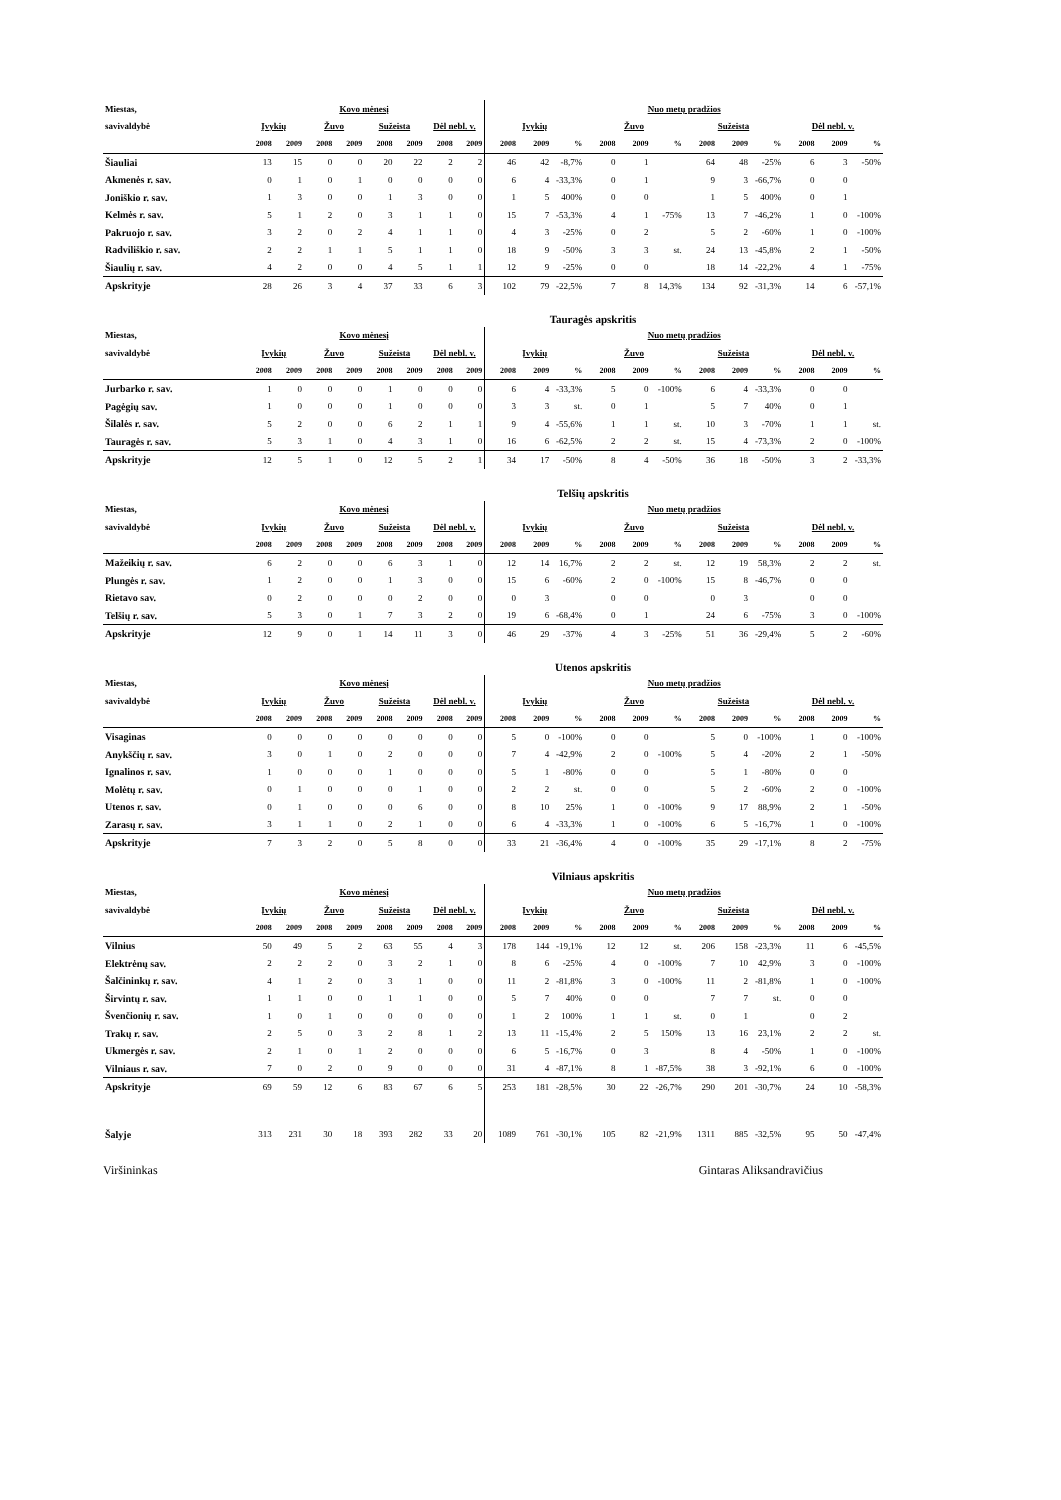| Miestas, | Kovo mėnesį | | | | | | | | Nuo metų pradžios | | | | | | | | | | | |
| --- | --- | --- | --- | --- | --- | --- | --- | --- | --- | --- | --- | --- | --- | --- | --- | --- | --- | --- | --- | --- |
| savivaldybė | Įvykių | | Žuvo | | Sužeista | | Dėl nebl. v. | | Įvykių | | | Žuvo | | | Sužeista | | | Dėl nebl. v. | | |
| | 2008 | 2009 | 2008 | 2009 | 2008 | 2009 | 2008 | 2009 | 2008 | 2009 | % | 2008 | 2009 | % | 2008 | 2009 | % | 2008 | 2009 | % |
| Šiauliai | 13 | 15 | 0 | 0 | 20 | 22 | 2 | 2 | 46 | 42 | -8,7% | 0 | 1 | | 64 | 48 | -25% | 6 | 3 | -50% |
| Akmenės r. sav. | 0 | 1 | 0 | 1 | 0 | 0 | 0 | 0 | 6 | 4 | -33,3% | 0 | 1 | | 9 | 3 | -66,7% | 0 | 0 | |
| Joniškio r. sav. | 1 | 3 | 0 | 0 | 1 | 3 | 0 | 0 | 1 | 5 | 400% | 0 | 0 | | 1 | 5 | 400% | 0 | 1 | |
| Kelmės r. sav. | 5 | 1 | 2 | 0 | 3 | 1 | 1 | 0 | 15 | 7 | -53,3% | 4 | 1 | -75% | 13 | 7 | -46,2% | 1 | 0 | -100% |
| Pakruojo r. sav. | 3 | 2 | 0 | 2 | 4 | 1 | 1 | 0 | 4 | 3 | -25% | 0 | 2 | | 5 | 2 | -60% | 1 | 0 | -100% |
| Radviliškio r. sav. | 2 | 2 | 1 | 1 | 5 | 1 | 1 | 0 | 18 | 9 | -50% | 3 | 3 | st. | 24 | 13 | -45,8% | 2 | 1 | -50% |
| Šiaulių r. sav. | 4 | 2 | 0 | 0 | 4 | 5 | 1 | 1 | 12 | 9 | -25% | 0 | 0 | | 18 | 14 | -22,2% | 4 | 1 | -75% |
| Apskrityje | 28 | 26 | 3 | 4 | 37 | 33 | 6 | 3 | 102 | 79 | -22,5% | 7 | 8 | 14,3% | 134 | 92 | -31,3% | 14 | 6 | -57,1% |
Tauragės apskritis
| Miestas, | Kovo mėnesį | | | | | | | | Nuo metų pradžios | | | | | | | | | | | |
| --- | --- | --- | --- | --- | --- | --- | --- | --- | --- | --- | --- | --- | --- | --- | --- | --- | --- | --- | --- | --- |
| savivaldybė | Įvykių | | Žuvo | | Sužeista | | Dėl nebl. v. | | Įvykių | | | Žuvo | | | Sužeista | | | Dėl nebl. v. | | |
| | 2008 | 2009 | 2008 | 2009 | 2008 | 2009 | 2008 | 2009 | 2008 | 2009 | % | 2008 | 2009 | % | 2008 | 2009 | % | 2008 | 2009 | % |
| Jurbarko r. sav. | 1 | 0 | 0 | 0 | 1 | 0 | 0 | 0 | 6 | 4 | -33,3% | 5 | 0 | -100% | 6 | 4 | -33,3% | 0 | 0 | |
| Pagėgių sav. | 1 | 0 | 0 | 0 | 1 | 0 | 0 | 0 | 3 | 3 | st. | 0 | 1 | | 5 | 7 | 40% | 0 | 1 | |
| Šilalės r. sav. | 5 | 2 | 0 | 0 | 6 | 2 | 1 | 1 | 9 | 4 | -55,6% | 1 | 1 | st. | 10 | 3 | -70% | 1 | 1 | st. |
| Tauragės r. sav. | 5 | 3 | 1 | 0 | 4 | 3 | 1 | 0 | 16 | 6 | -62,5% | 2 | 2 | st. | 15 | 4 | -73,3% | 2 | 0 | -100% |
| Apskrityje | 12 | 5 | 1 | 0 | 12 | 5 | 2 | 1 | 34 | 17 | -50% | 8 | 4 | -50% | 36 | 18 | -50% | 3 | 2 | -33,3% |
Telšių apskritis
| Miestas, | Kovo mėnesį | | | | | | | | Nuo metų pradžios | | | | | | | | | | | |
| --- | --- | --- | --- | --- | --- | --- | --- | --- | --- | --- | --- | --- | --- | --- | --- | --- | --- | --- | --- | --- |
| savivaldybė | Įvykių | | Žuvo | | Sužeista | | Dėl nebl. v. | | Įvykių | | | Žuvo | | | Sužeista | | | Dėl nebl. v. | | |
| | 2008 | 2009 | 2008 | 2009 | 2008 | 2009 | 2008 | 2009 | 2008 | 2009 | % | 2008 | 2009 | % | 2008 | 2009 | % | 2008 | 2009 | % |
| Mažeikių r. sav. | 6 | 2 | 0 | 0 | 6 | 3 | 1 | 0 | 12 | 14 | 16,7% | 2 | 2 | st. | 12 | 19 | 58,3% | 2 | 2 | st. |
| Plungės r. sav. | 1 | 2 | 0 | 0 | 1 | 3 | 0 | 0 | 15 | 6 | -60% | 2 | 0 | -100% | 15 | 8 | -46,7% | 0 | 0 | |
| Rietavo sav. | 0 | 2 | 0 | 0 | 0 | 2 | 0 | 0 | 0 | 3 | | 0 | 0 | | 0 | 3 | | 0 | 0 | |
| Telšių r. sav. | 5 | 3 | 0 | 1 | 7 | 3 | 2 | 0 | 19 | 6 | -68,4% | 0 | 1 | | 24 | 6 | -75% | 3 | 0 | -100% |
| Apskrityje | 12 | 9 | 0 | 1 | 14 | 11 | 3 | 0 | 46 | 29 | -37% | 4 | 3 | -25% | 51 | 36 | -29,4% | 5 | 2 | -60% |
Utenos apskritis
| Miestas, | Kovo mėnesį | | | | | | | | Nuo metų pradžios | | | | | | | | | | | |
| --- | --- | --- | --- | --- | --- | --- | --- | --- | --- | --- | --- | --- | --- | --- | --- | --- | --- | --- | --- | --- |
| savivaldybė | Įvykių | | Žuvo | | Sužeista | | Dėl nebl. v. | | Įvykių | | | Žuvo | | | Sužeista | | | Dėl nebl. v. | | |
| | 2008 | 2009 | 2008 | 2009 | 2008 | 2009 | 2008 | 2009 | 2008 | 2009 | % | 2008 | 2009 | % | 2008 | 2009 | % | 2008 | 2009 | % |
| Visaginas | 0 | 0 | 0 | 0 | 0 | 0 | 0 | 0 | 5 | 0 | -100% | 0 | 0 | | 5 | 0 | -100% | 1 | 0 | -100% |
| Anykščių r. sav. | 3 | 0 | 1 | 0 | 2 | 0 | 0 | 0 | 7 | 4 | -42,9% | 2 | 0 | -100% | 5 | 4 | -20% | 2 | 1 | -50% |
| Ignalinos r. sav. | 1 | 0 | 0 | 0 | 1 | 0 | 0 | 0 | 5 | 1 | -80% | 0 | 0 | | 5 | 1 | -80% | 0 | 0 | |
| Molėtų r. sav. | 0 | 1 | 0 | 0 | 0 | 1 | 0 | 0 | 2 | 2 | st. | 0 | 0 | | 5 | 2 | -60% | 2 | 0 | -100% |
| Utenos r. sav. | 0 | 1 | 0 | 0 | 0 | 6 | 0 | 0 | 8 | 10 | 25% | 1 | 0 | -100% | 9 | 17 | 88,9% | 2 | 1 | -50% |
| Zarasų r. sav. | 3 | 1 | 1 | 0 | 2 | 1 | 0 | 0 | 6 | 4 | -33,3% | 1 | 0 | -100% | 6 | 5 | -16,7% | 1 | 0 | -100% |
| Apskrityje | 7 | 3 | 2 | 0 | 5 | 8 | 0 | 0 | 33 | 21 | -36,4% | 4 | 0 | -100% | 35 | 29 | -17,1% | 8 | 2 | -75% |
Vilniaus apskritis
| Miestas, | Kovo mėnesį | | | | | | | | Nuo metų pradžios | | | | | | | | | | | |
| --- | --- | --- | --- | --- | --- | --- | --- | --- | --- | --- | --- | --- | --- | --- | --- | --- | --- | --- | --- | --- |
| savivaldybė | Įvykių | | Žuvo | | Sužeista | | Dėl nebl. v. | | Įvykių | | | Žuvo | | | Sužeista | | | Dėl nebl. v. | | |
| | 2008 | 2009 | 2008 | 2009 | 2008 | 2009 | 2008 | 2009 | 2008 | 2009 | % | 2008 | 2009 | % | 2008 | 2009 | % | 2008 | 2009 | % |
| Vilnius | 50 | 49 | 5 | 2 | 63 | 55 | 4 | 3 | 178 | 144 | -19,1% | 12 | 12 | st. | 206 | 158 | -23,3% | 11 | 6 | -45,5% |
| Elektrėnų sav. | 2 | 2 | 2 | 0 | 3 | 2 | 1 | 0 | 8 | 6 | -25% | 4 | 0 | -100% | 7 | 10 | 42,9% | 3 | 0 | -100% |
| Šalčininkų r. sav. | 4 | 1 | 2 | 0 | 3 | 1 | 0 | 0 | 11 | 2 | -81,8% | 3 | 0 | -100% | 11 | 2 | -81,8% | 1 | 0 | -100% |
| Širvintų r. sav. | 1 | 1 | 0 | 0 | 1 | 1 | 0 | 0 | 5 | 7 | 40% | 0 | 0 | | 7 | 7 | st. | 0 | 0 | |
| Švenčionių r. sav. | 1 | 0 | 1 | 0 | 0 | 0 | 0 | 0 | 1 | 2 | 100% | 1 | 1 | st. | 0 | 1 | | 0 | 2 | |
| Trakų r. sav. | 2 | 5 | 0 | 3 | 2 | 8 | 1 | 2 | 13 | 11 | -15,4% | 2 | 5 | 150% | 13 | 16 | 23,1% | 2 | 2 | st. |
| Ukmergės r. sav. | 2 | 1 | 0 | 1 | 2 | 0 | 0 | 0 | 6 | 5 | -16,7% | 0 | 3 | | 8 | 4 | -50% | 1 | 0 | -100% |
| Vilniaus r. sav. | 7 | 0 | 2 | 0 | 9 | 0 | 0 | 0 | 31 | 4 | -87,1% | 8 | 1 | -87,5% | 38 | 3 | -92,1% | 6 | 0 | -100% |
| Apskrityje | 69 | 59 | 12 | 6 | 83 | 67 | 6 | 5 | 253 | 181 | -28,5% | 30 | 22 | -26,7% | 290 | 201 | -30,7% | 24 | 10 | -58,3% |
| Šalyje | 313 | 231 | 30 | 18 | 393 | 282 | 33 | 20 | 1089 | 761 | -30,1% | 105 | 82 | -21,9% | 1311 | 885 | -32,5% | 95 | 50 | -47,4% |
Viršininkas Gintaras Aliksandravičius